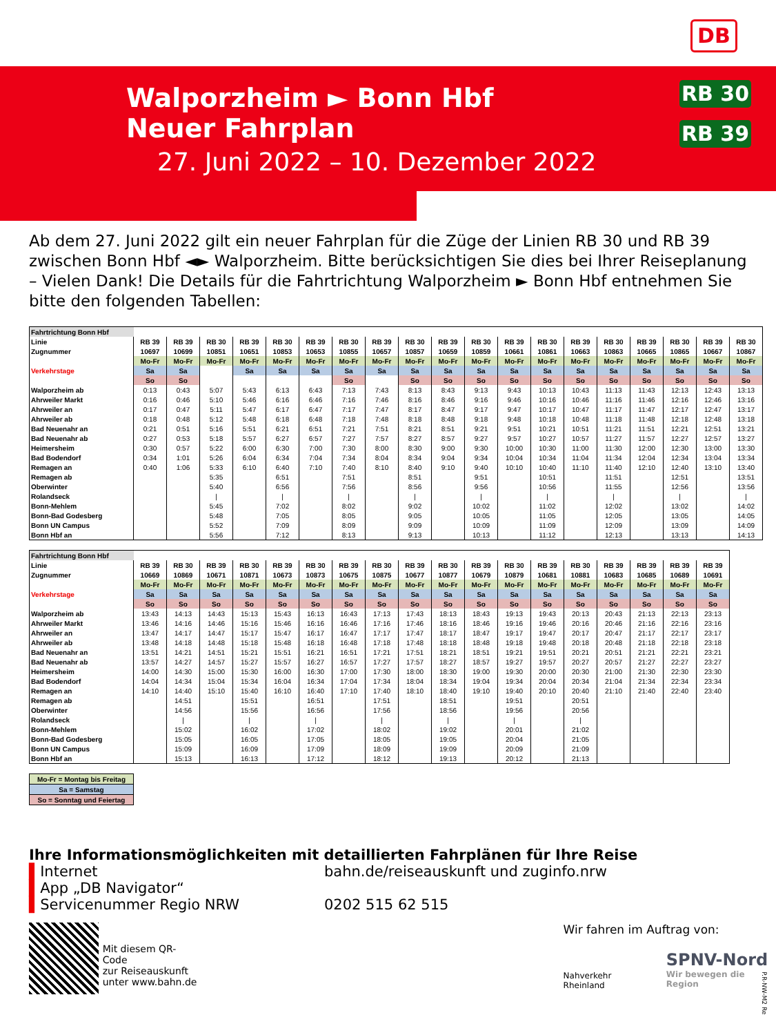DB
RB 30
RB 39
Walporzheim ► Bonn Hbf
Neuer Fahrplan
27. Juni 2022 – 10. Dezember 2022
Ab dem 27. Juni 2022 gilt ein neuer Fahrplan für die Züge der Linien RB 30 und RB 39 zwischen Bonn Hbf ◄► Walporzheim. Bitte berücksichtigen Sie dies bei Ihrer Reiseplanung – Vielen Dank! Die Details für die Fahrtrichtung Walporzheim ► Bonn Hbf entnehmen Sie bitte den folgenden Tabellen:
| Fahrtrichtung Bonn Hbf | | | | | | | | | | | | | | | | | | | |
| Linie | RB 39 | RB 39 | RB 30 | RB 39 | RB 30 | RB 39 | RB 30 | RB 39 | RB 30 | RB 39 | RB 30 | RB 39 | RB 30 | RB 39 | RB 30 | RB 39 | RB 30 | RB 39 | RB 30 |
| Zugnummer | 10697 | 10699 | 10851 | 10651 | 10853 | 10653 | 10855 | 10657 | 10857 | 10659 | 10859 | 10661 | 10861 | 10663 | 10863 | 10665 | 10865 | 10667 | 10867 |
| Verkehrstage | Mo-Fr | Mo-Fr | Mo-Fr | Mo-Fr | Mo-Fr | Mo-Fr | Mo-Fr | Mo-Fr | Mo-Fr | Mo-Fr | Mo-Fr | Mo-Fr | Mo-Fr | Mo-Fr | Mo-Fr | Mo-Fr | Mo-Fr | Mo-Fr | Mo-Fr |
| | Sa | Sa | | Sa | Sa | Sa | Sa | Sa | Sa | Sa | Sa | Sa | Sa | Sa | Sa | Sa | Sa | Sa | Sa |
| | So | So | | | | | So | | So | So | So | So | So | So | So | So | So | So | So |
| Walporzheim ab | 0:13 | 0:43 | 5:07 | 5:43 | 6:13 | 6:43 | 7:13 | 7:43 | 8:13 | 8:43 | 9:13 | 9:43 | 10:13 | 10:43 | 11:13 | 11:43 | 12:13 | 12:43 | 13:13 |
| Ahrweiler Markt | 0:16 | 0:46 | 5:10 | 5:46 | 6:16 | 6:46 | 7:16 | 7:46 | 8:16 | 8:46 | 9:16 | 9:46 | 10:16 | 10:46 | 11:16 | 11:46 | 12:16 | 12:46 | 13:16 |
| Ahrweiler an | 0:17 | 0:47 | 5:11 | 5:47 | 6:17 | 6:47 | 7:17 | 7:47 | 8:17 | 8:47 | 9:17 | 9:47 | 10:17 | 10:47 | 11:17 | 11:47 | 12:17 | 12:47 | 13:17 |
| Ahrweiler ab | 0:18 | 0:48 | 5:12 | 5:48 | 6:18 | 6:48 | 7:18 | 7:48 | 8:18 | 8:48 | 9:18 | 9:48 | 10:18 | 10:48 | 11:18 | 11:48 | 12:18 | 12:48 | 13:18 |
| Bad Neuenahr an | 0:21 | 0:51 | 5:16 | 5:51 | 6:21 | 6:51 | 7:21 | 7:51 | 8:21 | 8:51 | 9:21 | 9:51 | 10:21 | 10:51 | 11:21 | 11:51 | 12:21 | 12:51 | 13:21 |
| Bad Neuenahr ab | 0:27 | 0:53 | 5:18 | 5:57 | 6:27 | 6:57 | 7:27 | 7:57 | 8:27 | 8:57 | 9:27 | 9:57 | 10:27 | 10:57 | 11:27 | 11:57 | 12:27 | 12:57 | 13:27 |
| Heimersheim | 0:30 | 0:57 | 5:22 | 6:00 | 6:30 | 7:00 | 7:30 | 8:00 | 8:30 | 9:00 | 9:30 | 10:00 | 10:30 | 11:00 | 11:30 | 12:00 | 12:30 | 13:00 | 13:30 |
| Bad Bodendorf | 0:34 | 1:01 | 5:26 | 6:04 | 6:34 | 7:04 | 7:34 | 8:04 | 8:34 | 9:04 | 9:34 | 10:04 | 10:34 | 11:04 | 11:34 | 12:04 | 12:34 | 13:04 | 13:34 |
| Remagen an | 0:40 | 1:06 | 5:33 | 6:10 | 6:40 | 7:10 | 7:40 | 8:10 | 8:40 | 9:10 | 9:40 | 10:10 | 10:40 | 11:10 | 11:40 | 12:10 | 12:40 | 13:10 | 13:40 |
| Remagen ab | | | 5:35 | | 6:51 | | 7:51 | | 8:51 | | 9:51 | | 10:51 | | 11:51 | | 12:51 | | 13:51 |
| Oberwinter | | | 5:40 | | 6:56 | | 7:56 | | 8:56 | | 9:56 | | 10:56 | | 11:55 | | 12:56 | | 13:56 |
| Rolandseck | | | / | | / | | / | | / | | / | | / | | / | | / | | / |
| Bonn-Mehlem | | | 5:45 | | 7:02 | | 8:02 | | 9:02 | | 10:02 | | 11:02 | | 12:02 | | 13:02 | | 14:02 |
| Bonn-Bad Godesberg | | | 5:48 | | 7:05 | | 8:05 | | 9:05 | | 10:05 | | 11:05 | | 12:05 | | 13:05 | | 14:05 |
| Bonn UN Campus | | | 5:52 | | 7:09 | | 8:09 | | 9:09 | | 10:09 | | 11:09 | | 12:09 | | 13:09 | | 14:09 |
| Bonn Hbf an | | | 5:56 | | 7:12 | | 8:13 | | 9:13 | | 10:13 | | 11:12 | | 12:13 | | 13:13 | | 14:13 |
| Fahrtrichtung Bonn Hbf | | | | | | | | | | | | | | | | | | |
| Linie | RB 39 | RB 30 | RB 39 | RB 30 | RB 39 | RB 30 | RB 39 | RB 30 | RB 39 | RB 30 | RB 39 | RB 30 | RB 39 | RB 30 | RB 39 | RB 39 | RB 39 | RB 39 |
| Zugnummer | 10669 | 10869 | 10671 | 10871 | 10673 | 10873 | 10675 | 10875 | 10677 | 10877 | 10679 | 10879 | 10681 | 10881 | 10683 | 10685 | 10689 | 10691 |
| Verkehrstage | Mo-Fr | Mo-Fr | Mo-Fr | Mo-Fr | Mo-Fr | Mo-Fr | Mo-Fr | Mo-Fr | Mo-Fr | Mo-Fr | Mo-Fr | Mo-Fr | Mo-Fr | Mo-Fr | Mo-Fr | Mo-Fr | Mo-Fr | Mo-Fr |
| | Sa | Sa | Sa | Sa | Sa | Sa | Sa | Sa | Sa | Sa | Sa | Sa | Sa | Sa | Sa | Sa | Sa | Sa |
| | So | So | So | So | So | So | So | So | So | So | So | So | So | So | So | So | So | So |
| Walporzheim ab | 13:43 | 14:13 | 14:43 | 15:13 | 15:43 | 16:13 | 16:43 | 17:13 | 17:43 | 18:13 | 18:43 | 19:13 | 19:43 | 20:13 | 20:43 | 21:13 | 22:13 | 23:13 |
| Ahrweiler Markt | 13:46 | 14:16 | 14:46 | 15:16 | 15:46 | 16:16 | 16:46 | 17:16 | 17:46 | 18:16 | 18:46 | 19:16 | 19:46 | 20:16 | 20:46 | 21:16 | 22:16 | 23:16 |
| Ahrweiler an | 13:47 | 14:17 | 14:47 | 15:17 | 15:47 | 16:17 | 16:47 | 17:17 | 17:47 | 18:17 | 18:47 | 19:17 | 19:47 | 20:17 | 20:47 | 21:17 | 22:17 | 23:17 |
| Ahrweiler ab | 13:48 | 14:18 | 14:48 | 15:18 | 15:48 | 16:18 | 16:48 | 17:18 | 17:48 | 18:18 | 18:48 | 19:18 | 19:48 | 20:18 | 20:48 | 21:18 | 22:18 | 23:18 |
| Bad Neuenahr an | 13:51 | 14:21 | 14:51 | 15:21 | 15:51 | 16:21 | 16:51 | 17:21 | 17:51 | 18:21 | 18:51 | 19:21 | 19:51 | 20:21 | 20:51 | 21:21 | 22:21 | 23:21 |
| Bad Neuenahr ab | 13:57 | 14:27 | 14:57 | 15:27 | 15:57 | 16:27 | 16:57 | 17:27 | 17:57 | 18:27 | 18:57 | 19:27 | 19:57 | 20:27 | 20:57 | 21:27 | 22:27 | 23:27 |
| Heimersheim | 14:00 | 14:30 | 15:00 | 15:30 | 16:00 | 16:30 | 17:00 | 17:30 | 18:00 | 18:30 | 19:00 | 19:30 | 20:00 | 20:30 | 21:00 | 21:30 | 22:30 | 23:30 |
| Bad Bodendorf | 14:04 | 14:34 | 15:04 | 15:34 | 16:04 | 16:34 | 17:04 | 17:34 | 18:04 | 18:34 | 19:04 | 19:34 | 20:04 | 20:34 | 21:04 | 21:34 | 22:34 | 23:34 |
| Remagen an | 14:10 | 14:40 | 15:10 | 15:40 | 16:10 | 16:40 | 17:10 | 17:40 | 18:10 | 18:40 | 19:10 | 19:40 | 20:10 | 20:40 | 21:10 | 21:40 | 22:40 | 23:40 |
| Remagen ab | | 14:51 | | 15:51 | | 16:51 | | 17:51 | | 18:51 | | 19:51 | | 20:51 | | | | |
| Oberwinter | | 14:56 | | 15:56 | | 16:56 | | 17:56 | | 18:56 | | 19:56 | | 20:56 | | | | |
| Rolandseck | | / | | / | | / | | / | | / | | / | | / | | | | |
| Bonn-Mehlem | | 15:02 | | 16:02 | | 17:02 | | 18:02 | | 19:02 | | 20:01 | | 21:02 | | | | |
| Bonn-Bad Godesberg | | 15:05 | | 16:05 | | 17:05 | | 18:05 | | 19:05 | | 20:04 | | 21:05 | | | | |
| Bonn UN Campus | | 15:09 | | 16:09 | | 17:09 | | 18:09 | | 19:09 | | 20:09 | | 21:09 | | | | |
| Bonn Hbf an | | 15:13 | | 16:13 | | 17:12 | | 18:12 | | 19:13 | | 20:12 | | 21:13 | | | | |
| Mo-Fr = Montag bis Freitag |
| Sa = Samstag |
| So = Sonntag und Feiertag |
Ihre Informationsmöglichkeiten mit detaillierten Fahrplänen für Ihre Reise
▌Internet bahn.de/reiseauskunft und zuginfo.nrw
▌App „DB Navigator“
▌Servicenummer Regio NRW 0202 515 62 515
Mit diesem QR-Code
zur Reiseauskunft
unter www.bahn.de
Wir fahren im Auftrag von:
Nahverkehr Rheinland
SPNV-Nord
Wir bewegen die Region
P.R-NW-M2 Re